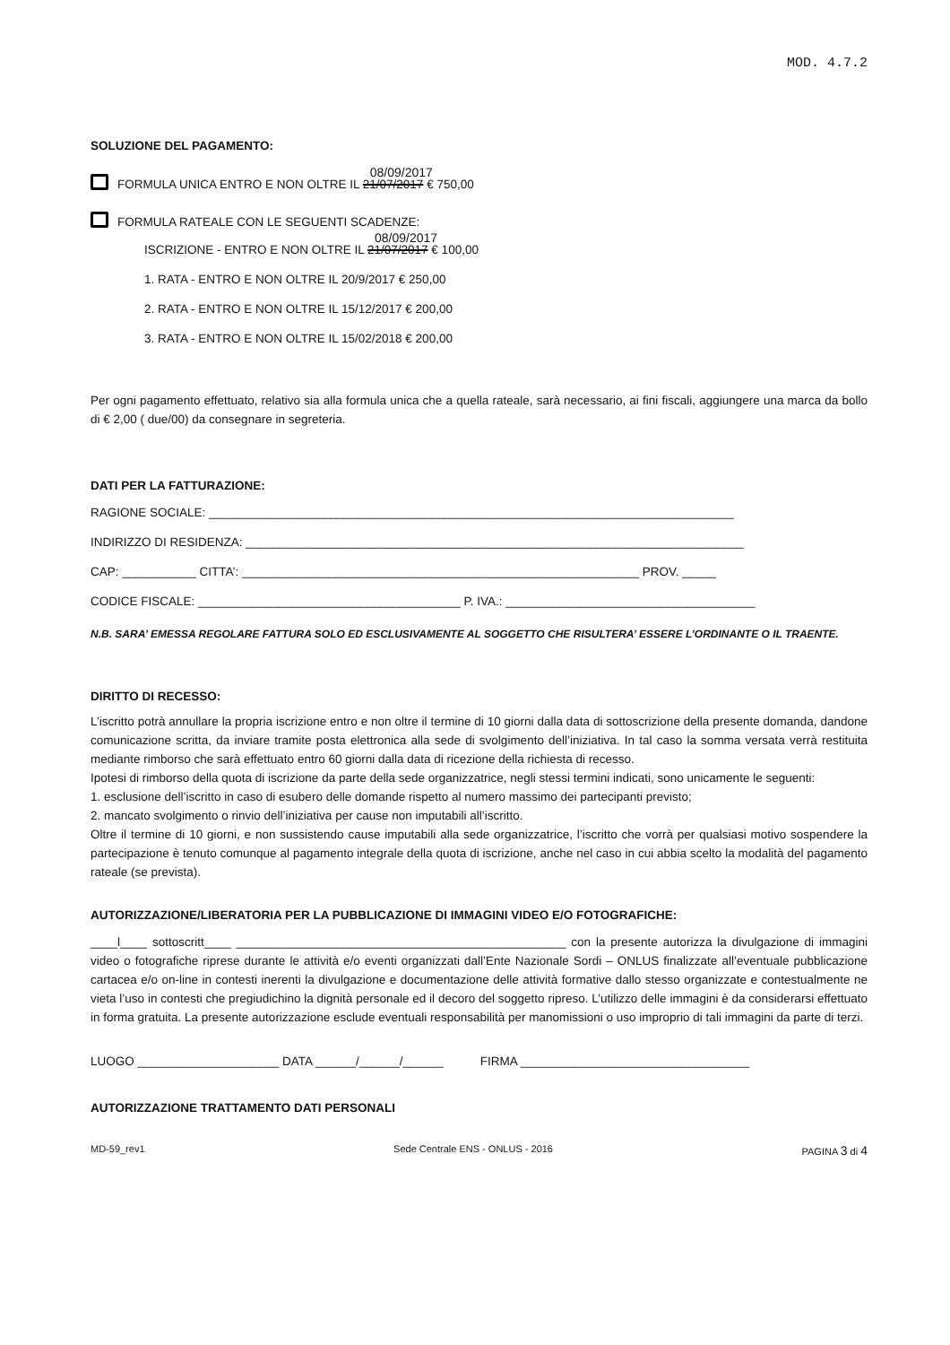MOD. 4.7.2
SOLUZIONE DEL PAGAMENTO:
FORMULA UNICA ENTRO E NON OLTRE IL
08/09/2017
21/07/2017 € 750,00
FORMULA RATEALE CON LE SEGUENTI SCADENZE:
ISCRIZIONE - ENTRO E NON OLTRE IL
08/09/2017
21/07/2017 € 100,00
1. RATA - ENTRO E NON OLTRE IL 20/9/2017 € 250,00
2. RATA - ENTRO E NON OLTRE IL 15/12/2017 € 200,00
3. RATA - ENTRO E NON OLTRE IL 15/02/2018 € 200,00
Per ogni pagamento effettuato, relativo sia alla formula unica che a quella rateale, sarà necessario, ai fini fiscali, aggiungere una marca da bollo di € 2,00 ( due/00) da consegnare in segreteria.
DATI PER LA FATTURAZIONE:
RAGIONE SOCIALE: ______________________________________________________________________________
INDIRIZZO DI RESIDENZA: __________________________________________________________________________
CAP: ___________ CITTA’: ___________________________________________________________ PROV. _____
CODICE FISCALE: _______________________________________ P. IVA.: _____________________________________
N.B. SARA’ EMESSA REGOLARE FATTURA SOLO ED ESCLUSIVAMENTE AL SOGGETTO CHE RISULTERA’ ESSERE L’ORDINANTE O IL TRAENTE.
DIRITTO DI RECESSO:
L’iscritto potrà annullare la propria iscrizione entro e non oltre il termine di 10 giorni dalla data di sottoscrizione della presente domanda, dandone comunicazione scritta, da inviare tramite posta elettronica alla sede di svolgimento dell’iniziativa. In tal caso la somma versata verrà restituita mediante rimborso che sarà effettuato entro 60 giorni dalla data di ricezione della richiesta di recesso.
Ipotesi di rimborso della quota di iscrizione da parte della sede organizzatrice, negli stessi termini indicati, sono unicamente le seguenti:
1. esclusione dell’iscritto in caso di esubero delle domande rispetto al numero massimo dei partecipanti previsto;
2. mancato svolgimento o rinvio dell’iniziativa per cause non imputabili all’iscritto.
Oltre il termine di 10 giorni, e non sussistendo cause imputabili alla sede organizzatrice, l’iscritto che vorrà per qualsiasi motivo sospendere la partecipazione è tenuto comunque al pagamento integrale della quota di iscrizione, anche nel caso in cui abbia scelto la modalità del pagamento rateale (se prevista).
AUTORIZZAZIONE/LIBERATORIA PER LA PUBBLICAZIONE DI IMMAGINI VIDEO E/O FOTOGRAFICHE:
____l____ sottoscritt____ _________________________________________________ con la presente autorizza la divulgazione di immagini video o fotografiche riprese durante le attività e/o eventi organizzati dall’Ente Nazionale Sordi – ONLUS finalizzate all’eventuale pubblicazione cartacea e/o on-line in contesti inerenti la divulgazione e documentazione delle attività formative dallo stesso organizzate e contestualmente ne vieta l’uso in contesti che pregiudichino la dignità personale ed il decoro del soggetto ripreso. L’utilizzo delle immagini è da considerarsi effettuato in forma gratuita. La presente autorizzazione esclude eventuali responsabilità per manomissioni o uso improprio di tali immagini da parte di terzi.
LUOGO _____________________ DATA ______/______/______ FIRMA __________________________________
AUTORIZZAZIONE TRATTAMENTO DATI PERSONALI
MD-59_rev1 Sede Centrale ENS - ONLUS - 2016 PAGINA 3 di 4